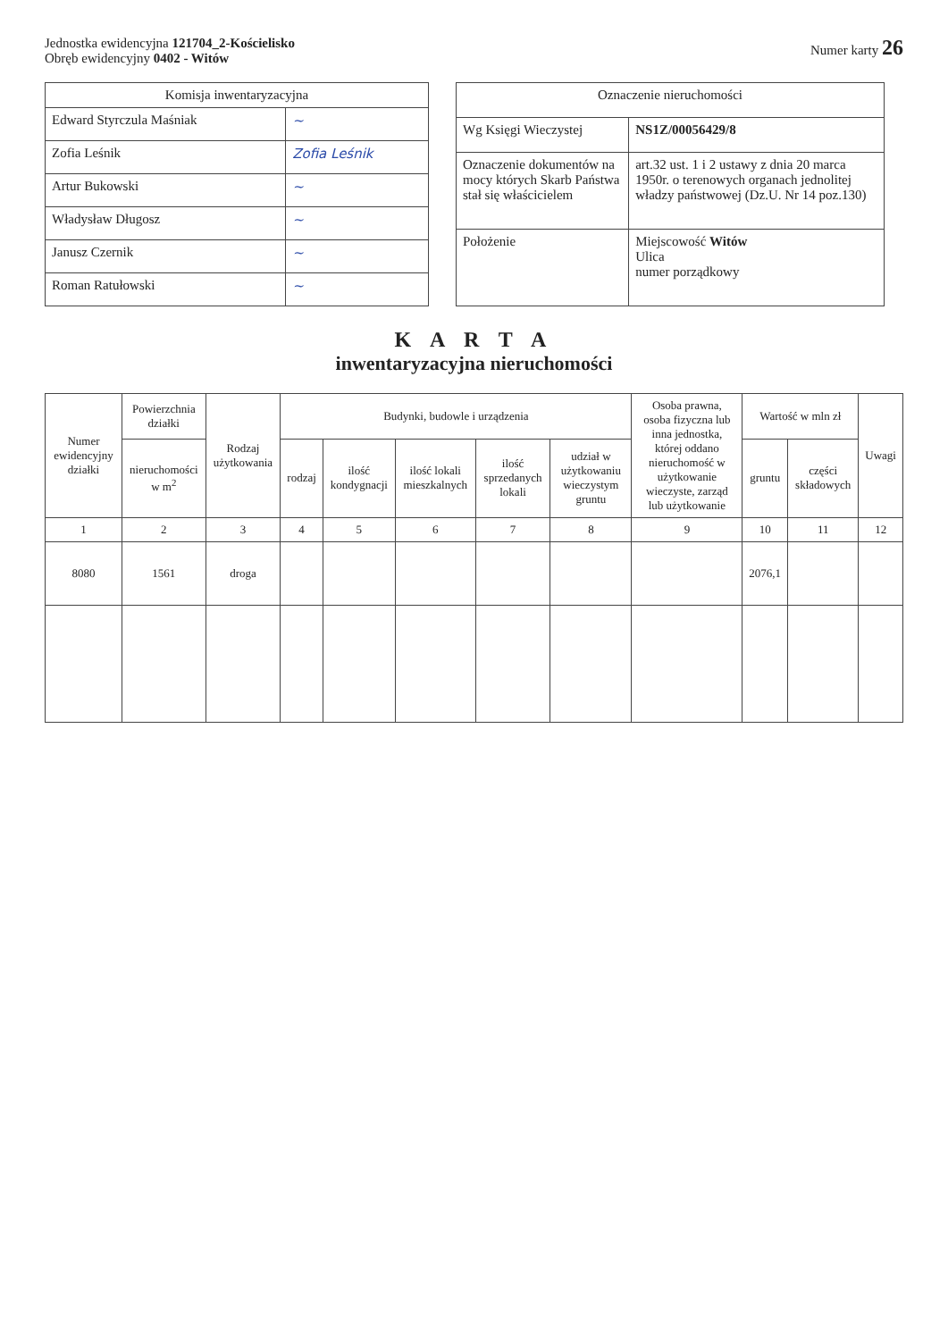Jednostka ewidencyjna 121704_2-Kościelisko
Obręb ewidencyjny 0402 - Witów
Numer karty 26
| Komisja inwentaryzacyjna | |
| --- | --- |
| Edward Styrczula Maśniak | ~ |
| Zofia Leśnik | Zofia Leśnik |
| Artur Bukowski | ~ |
| Władysław Długosz | ~ |
| Janusz Czernik | ~ |
| Roman Ratułowski | ~ |
| Oznaczenie nieruchomości | |
| --- | --- |
| Wg Księgi Wieczystej | NS1Z/00056429/8 |
| Oznaczenie dokumentów na mocy których Skarb Państwa stał się właścicielem | art.32 ust. 1 i 2 ustawy z dnia 20 marca 1950r. o terenowych organach jednolitej władzy państwowej (Dz.U. Nr 14 poz.130) |
| Położenie | Miejscowość Witów Ulica numer porządkowy |
K A R T A
inwentaryzacyjna nieruchomości
| Numer ewidencyjny działki | Powierzchnia działki | Rodzaj użytkowania | Budynki, budowle i urządzenia | | | | | Osoba prawna, osoba fizyczna lub inna jednostka, której oddano nieruchomość w użytkowanie wieczyste, zarząd lub użytkowanie | Wartość w mln zł | | Uwagi |
| --- | --- | --- | --- | --- | --- | --- | --- | --- | --- | --- | --- |
| | nieruchomości w m<sup>2</sup> | | rodzaj | ilość kondygnacji | ilość lokali mieszkalnych | ilość sprzedanych lokali | udział w użytkowaniu wieczystym gruntu | | gruntu | części składowych | |
| 1 | 2 | 3 | 4 | 5 | 6 | 7 | 8 | 9 | 10 | 11 | 12 |
| 8080 | 1561 | droga | | | | | | | 2076,1 | | |